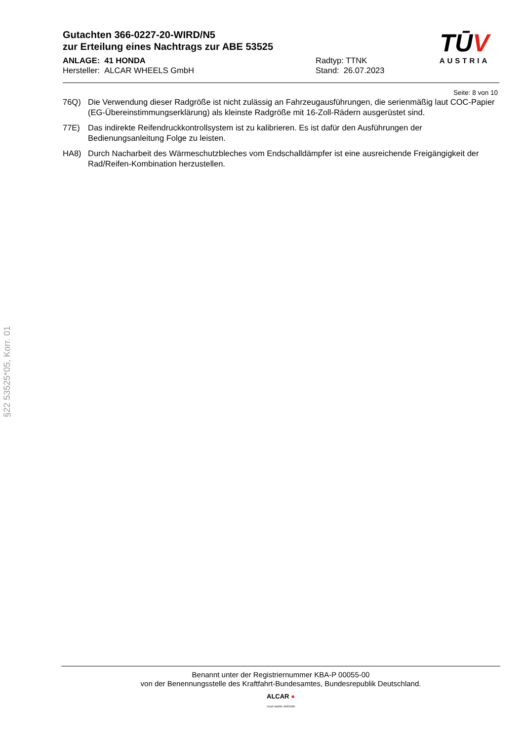Gutachten 366-0227-20-WIRD/N5
zur Erteilung eines Nachtrags zur ABE 53525
ANLAGE: 41 HONDA
Hersteller: ALCAR WHEELS GmbH
Radtyp: TTNK
Stand: 26.07.2023
TŪV
AUSTRIA
Seite: 8 von 10
76Q) Die Verwendung dieser Radgröße ist nicht zulässig an Fahrzeugausführungen, die serienmäßig laut COC-Papier (EG-Übereinstimmungserklärung) als kleinste Radgröße mit 16-Zoll-Rädern ausgerüstet sind.
77E) Das indirekte Reifendruckkontrollsystem ist zu kalibrieren. Es ist dafür den Ausführungen der Bedienungsanleitung Folge zu leisten.
HA8) Durch Nacharbeit des Wärmeschutzbleches vom Endschalldämpfer ist eine ausreichende Freigängigkeit der Rad/Reifen-Kombination herzustellen.
§22 53525*05, Korr. 01
Benannt unter der Registriernummer KBA-P 00055-00
von der Benennungsstelle des Kraftfahrt-Bundesamtes, Bundesrepublik Deutschland.
ALCAR ●
YOUR WHEEL PARTNER